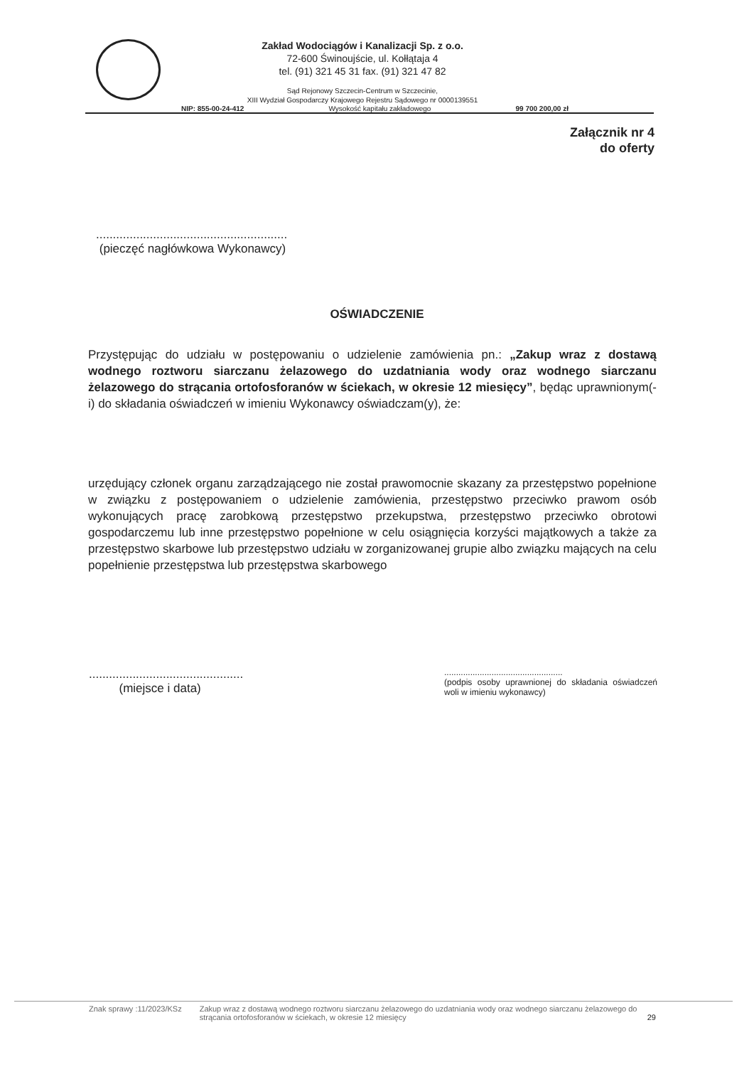Zakład Wodociągów i Kanalizacji Sp. z o.o.
72-600 Świnoujście, ul. Kołłątaja 4
tel. (91) 321 45 31 fax. (91) 321 47 82
Sąd Rejonowy Szczecin-Centrum w Szczecinie,
XIII Wydział Gospodarczy Krajowego Rejestru Sądowego nr 0000139551
NIP: 855-00-24-412 Wysokość kapitału zakładowego 99 700 200,00 zł
Załącznik nr 4
do oferty
.........................................................
(pieczęć nagłówkowa Wykonawcy)
OŚWIADCZENIE
Przystępując do udziału w postępowaniu o udzielenie zamówienia pn.: „Zakup wraz z dostawą wodnego roztworu siarczanu żelazowego do uzdatniania wody oraz wodnego siarczanu żelazowego do strącania ortofosforanów w ściekach, w okresie 12 miesięcy”, będąc uprawnionym(-i) do składania oświadczeń w imieniu Wykonawcy oświadczam(y), że:
urzędujący członek organu zarządzającego nie został prawomocnie skazany za przestępstwo popełnione w związku z postępowaniem o udzielenie zamówienia, przestępstwo przeciwko prawom osób wykonujących pracę zarobkową przestępstwo przekupstwa, przestępstwo przeciwko obrotowi gospodarczemu lub inne przestępstwo popełnione w celu osiągnięcia korzyści majątkowych a także za przestępstwo skarbowe lub przestępstwo udziału w zorganizowanej grupie albo związku mających na celu popełnienie przestępstwa lub przestępstwa skarbowego
..............................................
(miejsce i data)
..................................................
(podpis osoby uprawnionej do składania oświadczeń woli w imieniu wykonawcy)
Znak sprawy :11/2023/KSz Zakup wraz z dostawą wodnego roztworu siarczanu żelazowego do uzdatniania wody oraz wodnego siarczanu żelazowego do strącania ortofosforanów w ściekach, w okresie 12 miesięcy 29